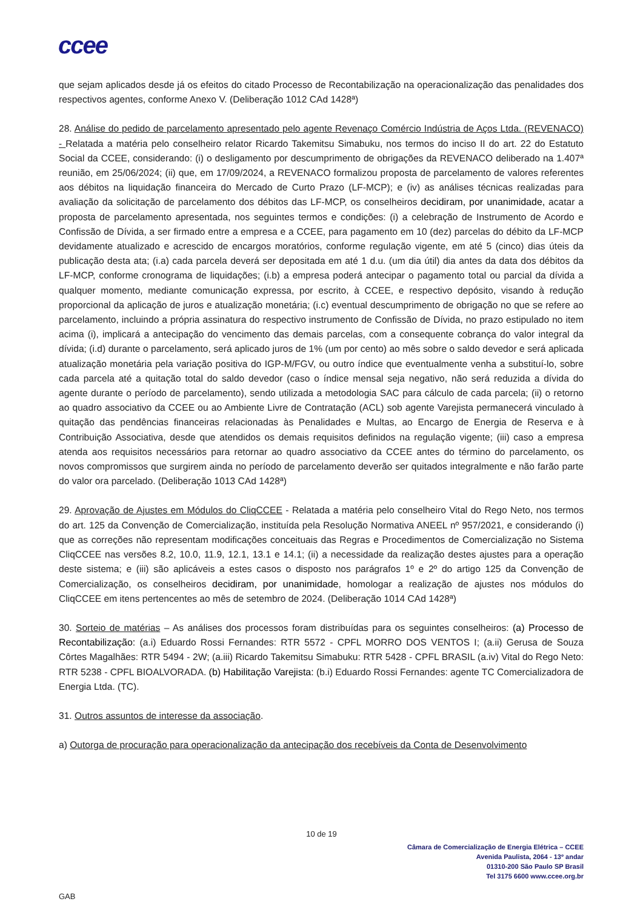ccee
que sejam aplicados desde já os efeitos do citado Processo de Recontabilização na operacionalização das penalidades dos respectivos agentes, conforme Anexo V. (Deliberação 1012 CAd 1428ª)
28. Análise do pedido de parcelamento apresentado pelo agente Revenaço Comércio Indústria de Aços Ltda. (REVENACO) - Relatada a matéria pelo conselheiro relator Ricardo Takemitsu Simabuku, nos termos do inciso II do art. 22 do Estatuto Social da CCEE, considerando: (i) o desligamento por descumprimento de obrigações da REVENACO deliberado na 1.407ª reunião, em 25/06/2024; (ii) que, em 17/09/2024, a REVENACO formalizou proposta de parcelamento de valores referentes aos débitos na liquidação financeira do Mercado de Curto Prazo (LF-MCP); e (iv) as análises técnicas realizadas para avaliação da solicitação de parcelamento dos débitos das LF-MCP, os conselheiros decidiram, por unanimidade, acatar a proposta de parcelamento apresentada, nos seguintes termos e condições: (i) a celebração de Instrumento de Acordo e Confissão de Dívida, a ser firmado entre a empresa e a CCEE, para pagamento em 10 (dez) parcelas do débito da LF-MCP devidamente atualizado e acrescido de encargos moratórios, conforme regulação vigente, em até 5 (cinco) dias úteis da publicação desta ata; (i.a) cada parcela deverá ser depositada em até 1 d.u. (um dia útil) dia antes da data dos débitos da LF-MCP, conforme cronograma de liquidações; (i.b) a empresa poderá antecipar o pagamento total ou parcial da dívida a qualquer momento, mediante comunicação expressa, por escrito, à CCEE, e respectivo depósito, visando à redução proporcional da aplicação de juros e atualização monetária; (i.c) eventual descumprimento de obrigação no que se refere ao parcelamento, incluindo a própria assinatura do respectivo instrumento de Confissão de Dívida, no prazo estipulado no item acima (i), implicará a antecipação do vencimento das demais parcelas, com a consequente cobrança do valor integral da dívida; (i.d) durante o parcelamento, será aplicado juros de 1% (um por cento) ao mês sobre o saldo devedor e será aplicada atualização monetária pela variação positiva do IGP-M/FGV, ou outro índice que eventualmente venha a substituí-lo, sobre cada parcela até a quitação total do saldo devedor (caso o índice mensal seja negativo, não será reduzida a dívida do agente durante o período de parcelamento), sendo utilizada a metodologia SAC para cálculo de cada parcela; (ii) o retorno ao quadro associativo da CCEE ou ao Ambiente Livre de Contratação (ACL) sob agente Varejista permanecerá vinculado à quitação das pendências financeiras relacionadas às Penalidades e Multas, ao Encargo de Energia de Reserva e à Contribuição Associativa, desde que atendidos os demais requisitos definidos na regulação vigente; (iii) caso a empresa atenda aos requisitos necessários para retornar ao quadro associativo da CCEE antes do término do parcelamento, os novos compromissos que surgirem ainda no período de parcelamento deverão ser quitados integralmente e não farão parte do valor ora parcelado. (Deliberação 1013 CAd 1428ª)
29. Aprovação de Ajustes em Módulos do CliqCCEE - Relatada a matéria pelo conselheiro Vital do Rego Neto, nos termos do art. 125 da Convenção de Comercialização, instituída pela Resolução Normativa ANEEL nº 957/2021, e considerando (i) que as correções não representam modificações conceituais das Regras e Procedimentos de Comercialização no Sistema CliqCCEE nas versões 8.2, 10.0, 11.9, 12.1, 13.1 e 14.1; (ii) a necessidade da realização destes ajustes para a operação deste sistema; e (iii) são aplicáveis a estes casos o disposto nos parágrafos 1º e 2º do artigo 125 da Convenção de Comercialização, os conselheiros decidiram, por unanimidade, homologar a realização de ajustes nos módulos do CliqCCEE em itens pertencentes ao mês de setembro de 2024. (Deliberação 1014 CAd 1428ª)
30. Sorteio de matérias – As análises dos processos foram distribuídas para os seguintes conselheiros: (a) Processo de Recontabilização: (a.i) Eduardo Rossi Fernandes: RTR 5572 - CPFL MORRO DOS VENTOS I; (a.ii) Gerusa de Souza Côrtes Magalhães: RTR 5494 - 2W; (a.iii) Ricardo Takemitsu Simabuku: RTR 5428 - CPFL BRASIL (a.iv) Vital do Rego Neto: RTR 5238 - CPFL BIOALVORADA. (b) Habilitação Varejista: (b.i) Eduardo Rossi Fernandes: agente TC Comercializadora de Energia Ltda. (TC).
31. Outros assuntos de interesse da associação.
a) Outorga de procuração para operacionalização da antecipação dos recebíveis da Conta de Desenvolvimento
10 de 19
Câmara de Comercialização de Energia Elétrica – CCEE
Avenida Paulista, 2064 - 13º andar
01310-200 São Paulo SP Brasil
Tel 3175 6600 www.ccee.org.br
GAB